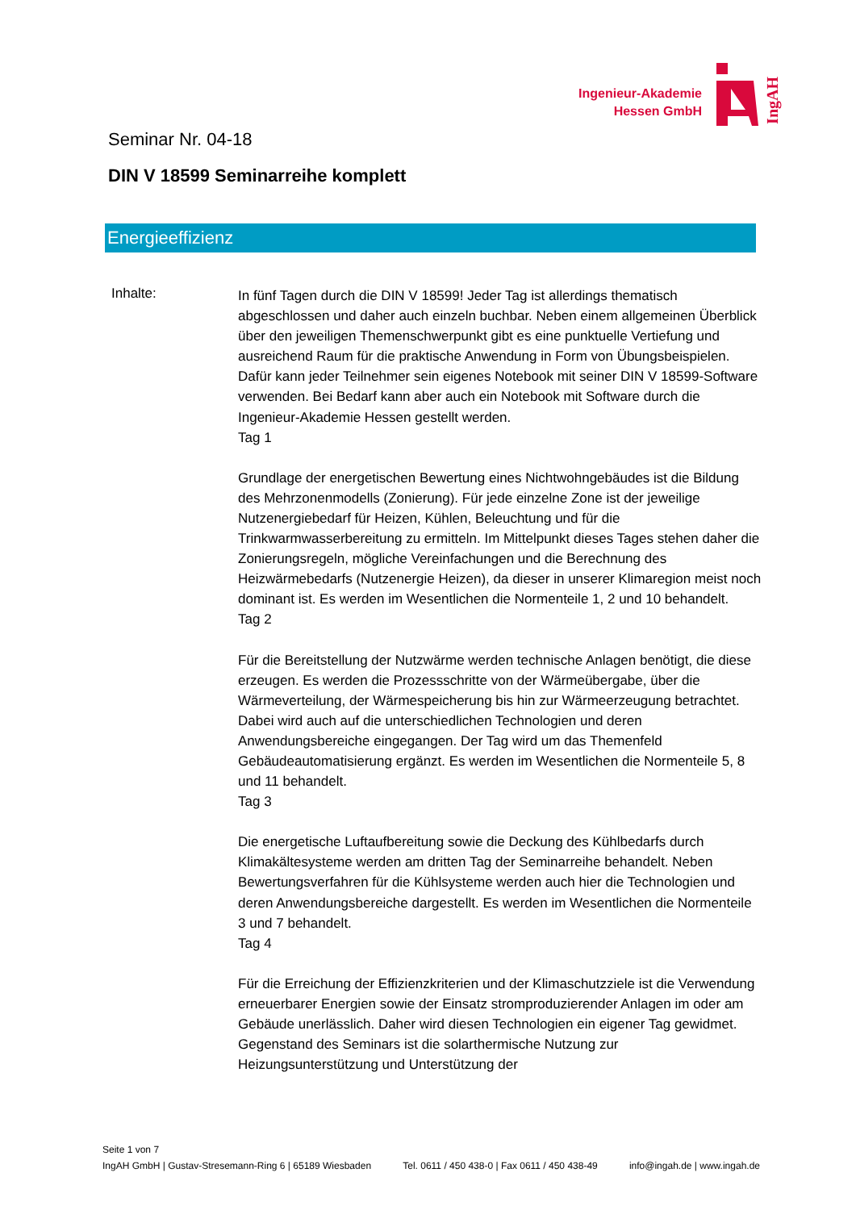Ingenieur-Akademie
Hessen GmbH
IngAH
Seminar Nr. 04-18
DIN V 18599 Seminarreihe komplett
Energieeffizienz
Inhalte:
In fünf Tagen durch die DIN V 18599! Jeder Tag ist allerdings thematisch abgeschlossen und daher auch einzeln buchbar. Neben einem allgemeinen Überblick über den jeweiligen Themenschwerpunkt gibt es eine punktuelle Vertiefung und ausreichend Raum für die praktische Anwendung in Form von Übungsbeispielen. Dafür kann jeder Teilnehmer sein eigenes Notebook mit seiner DIN V 18599-Software verwenden. Bei Bedarf kann aber auch ein Notebook mit Software durch die Ingenieur-Akademie Hessen gestellt werden.
Tag 1
Grundlage der energetischen Bewertung eines Nichtwohngebäudes ist die Bildung des Mehrzonenmodells (Zonierung). Für jede einzelne Zone ist der jeweilige Nutzenergiebedarf für Heizen, Kühlen, Beleuchtung und für die Trinkwarmwasserbereitung zu ermitteln. Im Mittelpunkt dieses Tages stehen daher die Zonierungsregeln, mögliche Vereinfachungen und die Berechnung des Heizwärmebedarfs (Nutzenergie Heizen), da dieser in unserer Klimaregion meist noch dominant ist. Es werden im Wesentlichen die Normenteile 1, 2 und 10 behandelt.
Tag 2
Für die Bereitstellung der Nutzwärme werden technische Anlagen benötigt, die diese erzeugen. Es werden die Prozessschritte von der Wärmeübergabe, über die Wärmeverteilung, der Wärmespeicherung bis hin zur Wärmeerzeugung betrachtet. Dabei wird auch auf die unterschiedlichen Technologien und deren Anwendungsbereiche eingegangen. Der Tag wird um das Themenfeld Gebäudeautomatisierung ergänzt. Es werden im Wesentlichen die Normenteile 5, 8 und 11 behandelt.
Tag 3
Die energetische Luftaufbereitung sowie die Deckung des Kühlbedarfs durch Klimakältesysteme werden am dritten Tag der Seminarreihe behandelt. Neben Bewertungsverfahren für die Kühlsysteme werden auch hier die Technologien und deren Anwendungsbereiche dargestellt. Es werden im Wesentlichen die Normenteile 3 und 7 behandelt.
Tag 4
Für die Erreichung der Effizienzkriterien und der Klimaschutzziele ist die Verwendung erneuerbarer Energien sowie der Einsatz stromproduzierender Anlagen im oder am Gebäude unerlässlich. Daher wird diesen Technologien ein eigener Tag gewidmet. Gegenstand des Seminars ist die solarthermische Nutzung zur Heizungsunterstützung und Unterstützung der
Seite 1 von 7
IngAH GmbH | Gustav-Stresemann-Ring 6 | 65189 Wiesbaden Tel. 0611 / 450 438-0 | Fax 0611 / 450 438-49 info@ingah.de | www.ingah.de